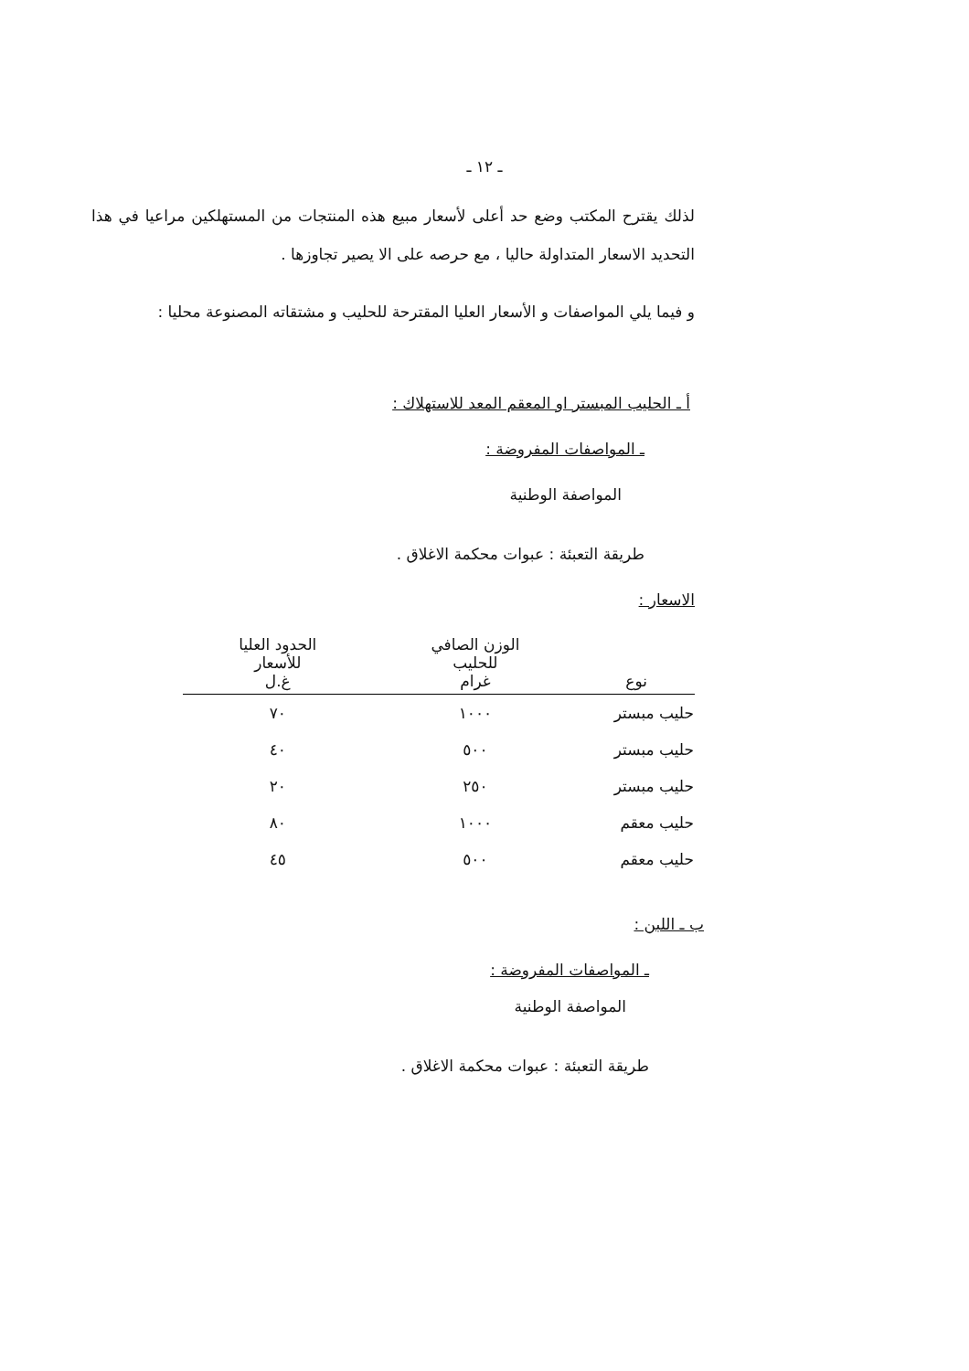ـ ١٢ ـ
لذلك يقترح المكتب وضع حد أعلى لأسعار مبيع هذه المنتجات من المستهلكين مراعيا في هذا التحديد الاسعار المتداولة حاليا ، مع حرصه على الا يصير تجاوزها .
و فيما يلي المواصفات و الأسعار العليا المقترحة للحليب و مشتقاته المصنوعة محليا :
أ ـ الحليب المبستر او المعقم المعد للاستهلاك :
ـ المواصفات المفروضة :
المواصفة الوطنية
طريقة التعبئة : عبوات محكمة الاغلاق .
الاسعار :
| نوع | الوزن الصافي للحليب غرام | الحدود العليا للأسعار غ.ل |
| --- | --- | --- |
| حليب مبستر | ١٠٠٠ | ٧٠ |
| حليب مبستر | ٥٠٠ | ٤٠ |
| حليب مبستر | ٢٥٠ | ٢٠ |
| حليب معقم | ١٠٠٠ | ٨٠ |
| حليب معقم | ٥٠٠ | ٤٥ |
ب ـ اللبن :
ـ المواصفات المفروضة :
المواصفة الوطنية
طريقة التعبئة : عبوات محكمة الاغلاق .